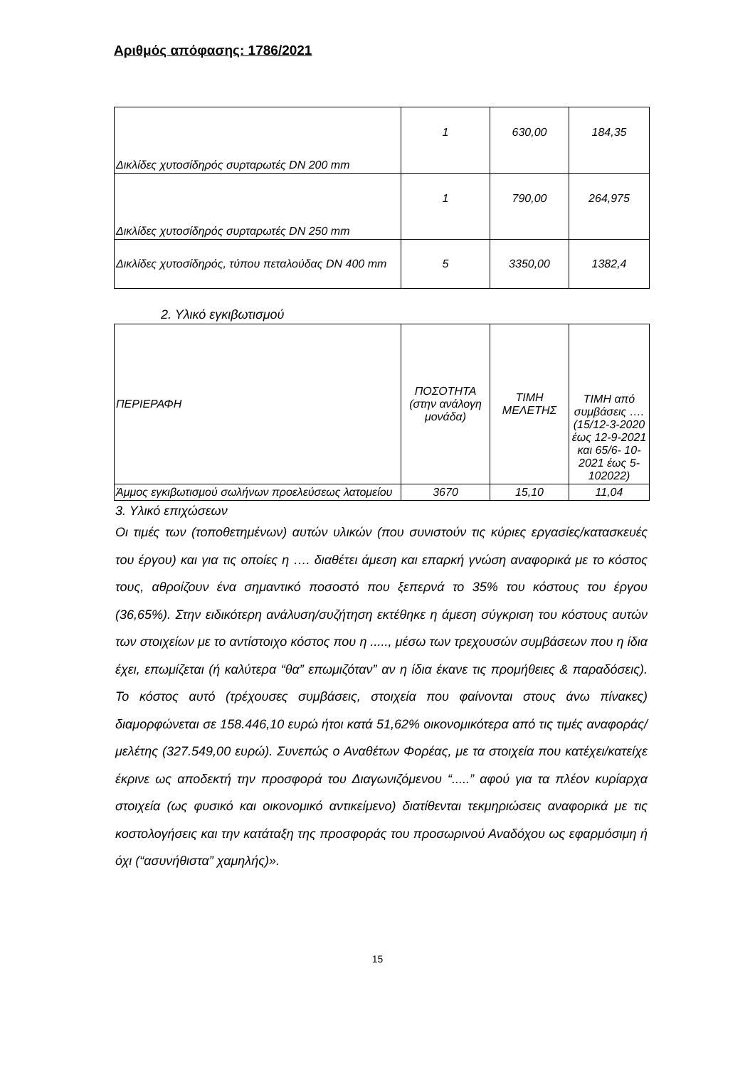Αριθμός απόφασης: 1786/2021
| Δικλίδες χυτοσίδηρός συρταρωτές DN 200 mm | 1 | 630,00 | 184,35 |
| Δικλίδες χυτοσίδηρός συρταρωτές DN 250 mm | 1 | 790,00 | 264,975 |
| Δικλίδες χυτοσίδηρός, τύπου πεταλούδας DN 400 mm | 5 | 3350,00 | 1382,4 |
2. Υλικό εγκιβωτισμού
| ΠΕΡΙΕΡΑΦΗ | ΠΟΣΟΤΗΤΑ (στην ανάλογη μονάδα) | ΤΙΜΗ ΜΕΛΕΤΗΣ | ΤΙΜΗ από συμβάσεις …. (15/12-3-2020 έως 12-9-2021 και 65/6- 10-2021 έως 5-102022) |
| Άμμος εγκιβωτισμού σωλήνων προελεύσεως λατομείου | 3670 | 15,10 | 11,04 |
3. Υλικό επιχώσεων
Οι τιμές των (τοποθετημένων) αυτών υλικών (που συνιστούν τις κύριες εργασίες/κατασκευές του έργου) και για τις οποίες η …. διαθέτει άμεση και επαρκή γνώση αναφορικά με το κόστος τους, αθροίζουν ένα σημαντικό ποσοστό που ξεπερνά το 35% του κόστους του έργου (36,65%). Στην ειδικότερη ανάλυση/συζήτηση εκτέθηκε η άμεση σύγκριση του κόστους αυτών των στοιχείων με το αντίστοιχο κόστος που η ....., μέσω των τρεχουσών συμβάσεων που η ίδια έχει, επωμίζεται (ή καλύτερα “θα” επωμιζόταν” αν η ίδια έκανε τις προμήθειες & παραδόσεις). Το κόστος αυτό (τρέχουσες συμβάσεις, στοιχεία που φαίνονται στους άνω πίνακες) διαμορφώνεται σε 158.446,10 ευρώ ήτοι κατά 51,62% οικονομικότερα από τις τιμές αναφοράς/μελέτης (327.549,00 ευρώ). Συνεπώς ο Αναθέτων Φορέας, με τα στοιχεία που κατέχει/κατείχε έκρινε ως αποδεκτή την προσφορά του Διαγωνιζόμενου “.....” αφού για τα πλέον κυρίαρχα στοιχεία (ως φυσικό και οικονομικό αντικείμενο) διατίθενται τεκμηριώσεις αναφορικά με τις κοστολογήσεις και την κατάταξη της προσφοράς του προσωρινού Αναδόχου ως εφαρμόσιμη ή όχι (“ασυνήθιστα” χαμηλής)».
15